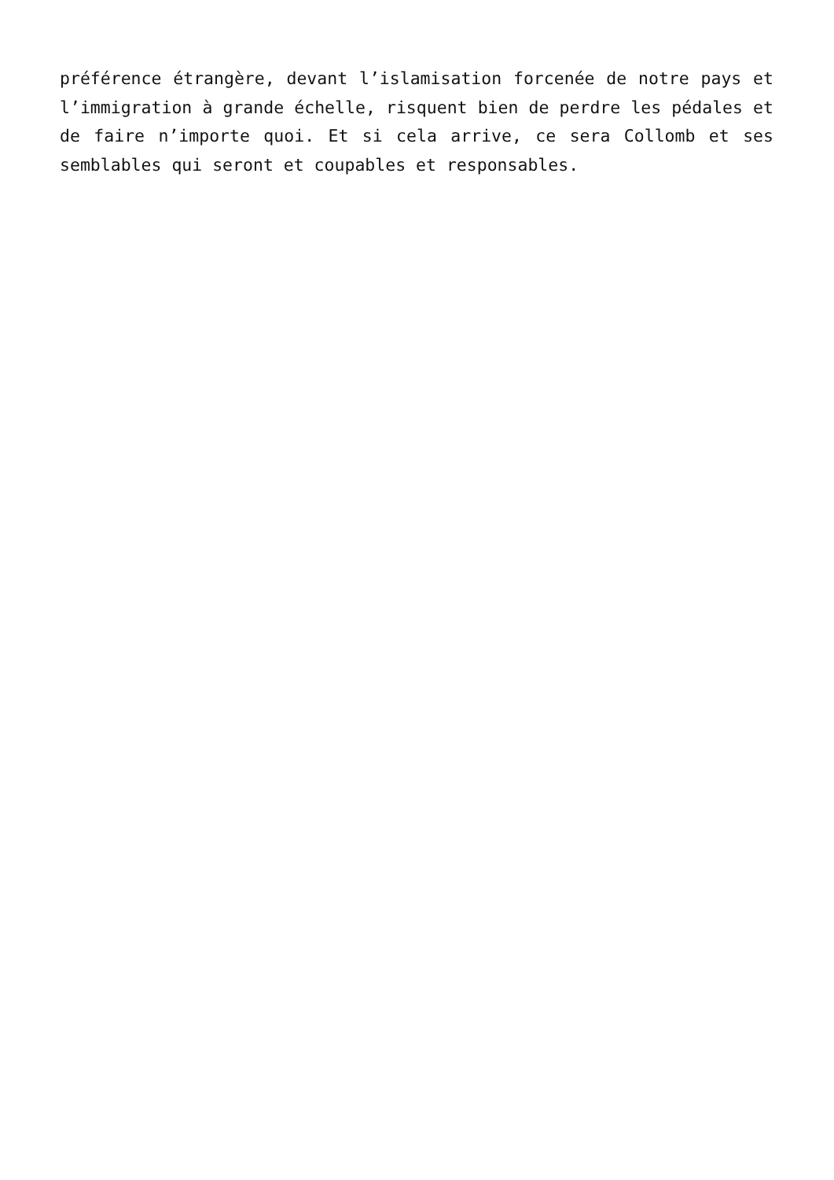préférence étrangère, devant l’islamisation forcenée de notre pays et l’immigration à grande échelle, risquent bien de perdre les pédales et de faire n’importe quoi. Et si cela arrive, ce sera Collomb et ses semblables qui seront et coupables et responsables.